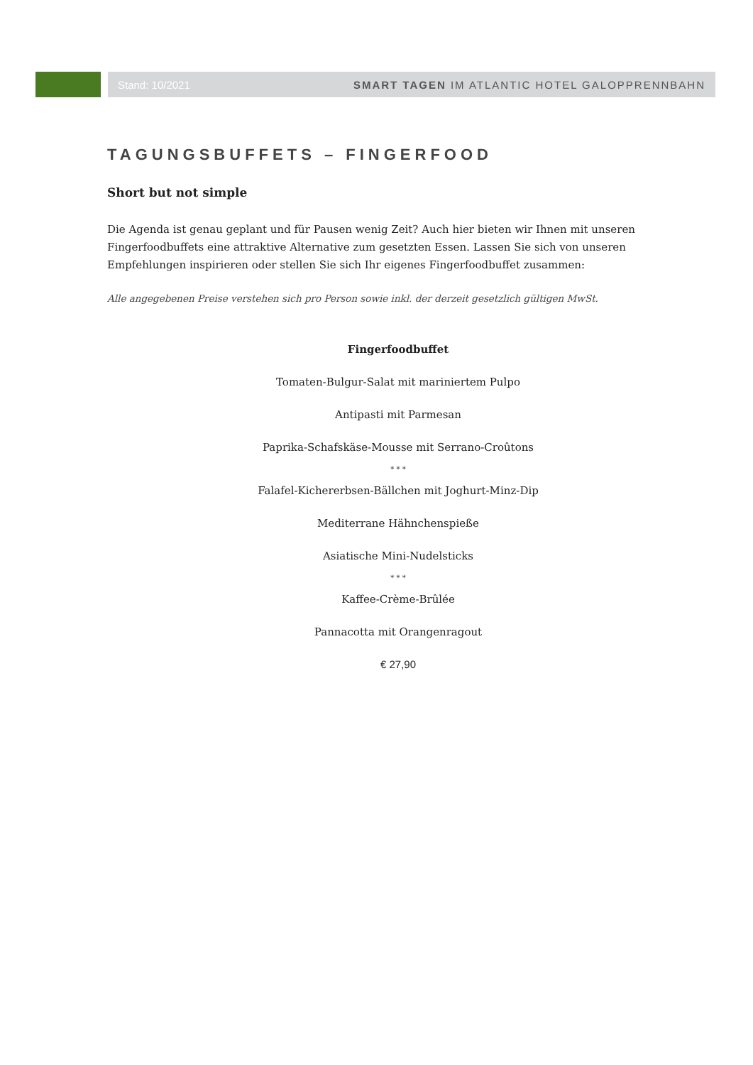Stand: 10/2021 SMART TAGEN IM ATLANTIC HOTEL GALOPPRENNBAHN
TAGUNGSBUFFETS – FINGERFOOD
Short but not simple
Die Agenda ist genau geplant und für Pausen wenig Zeit? Auch hier bieten wir Ihnen mit unseren Fingerfoodbuffets eine attraktive Alternative zum gesetzten Essen. Lassen Sie sich von unseren Empfehlungen inspirieren oder stellen Sie sich Ihr eigenes Fingerfoodbuffet zusammen:
Alle angegebenen Preise verstehen sich pro Person sowie inkl. der derzeit gesetzlich gültigen MwSt.
Fingerfoodbuffet
Tomaten-Bulgur-Salat mit mariniertem Pulpo
Antipasti mit Parmesan
Paprika-Schafskäse-Mousse mit Serrano-Croûtons
* * *
Falafel-Kichererbsen-Bällchen mit Joghurt-Minz-Dip
Mediterrane Hähnchenspieße
Asiatische Mini-Nudelsticks
* * *
Kaffee-Crème-Brûlée
Pannacotta mit Orangenragout
€ 27,90